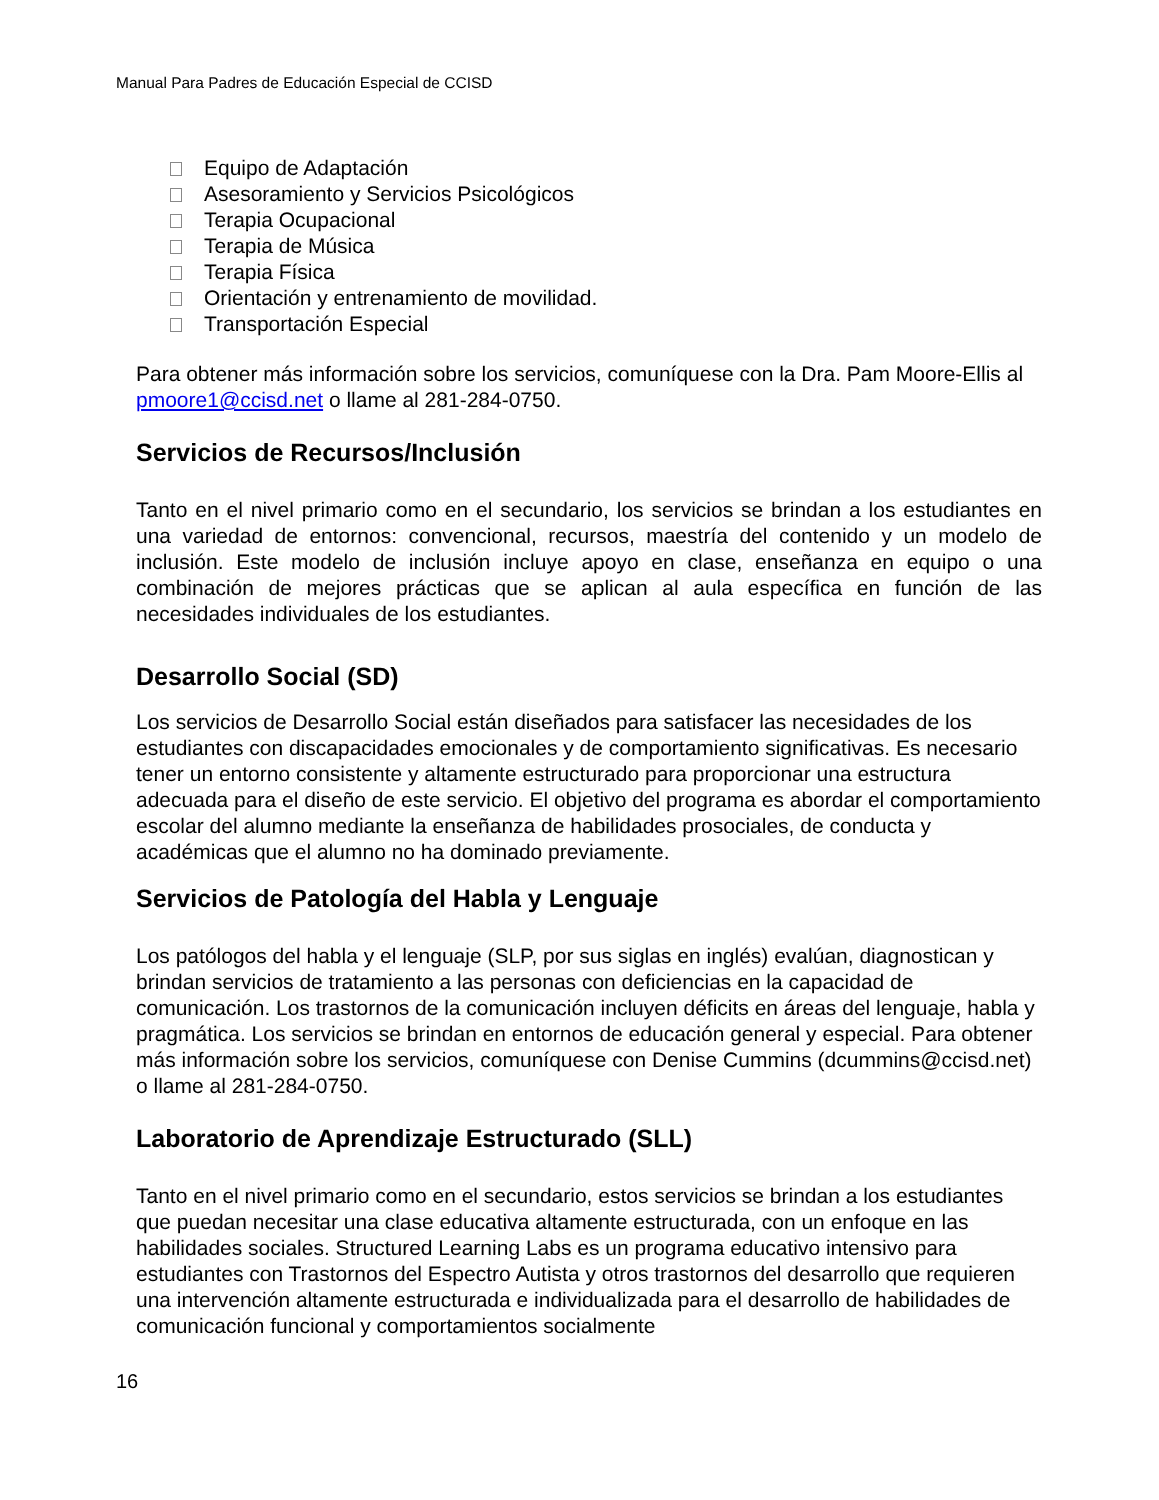Manual Para Padres de Educación Especial de CCISD
Equipo de Adaptación
Asesoramiento y Servicios Psicológicos
Terapia Ocupacional
Terapia de Música
Terapia Física
Orientación y entrenamiento de movilidad.
Transportación Especial
Para obtener más información sobre los servicios, comuníquese con la Dra. Pam Moore-Ellis al pmoore1@ccisd.net o llame al 281-284-0750.
Servicios de Recursos/Inclusión
Tanto en el nivel primario como en el secundario, los servicios se brindan a los estudiantes en una variedad de entornos: convencional, recursos, maestría del contenido y un modelo de inclusión. Este modelo de inclusión incluye apoyo en clase, enseñanza en equipo o una combinación de mejores prácticas que se aplican al aula específica en función de las necesidades individuales de los estudiantes.
Desarrollo Social (SD)
Los servicios de Desarrollo Social están diseñados para satisfacer las necesidades de los estudiantes con discapacidades emocionales y de comportamiento significativas. Es necesario tener un entorno consistente y altamente estructurado para proporcionar una estructura adecuada para el diseño de este servicio. El objetivo del programa es abordar el comportamiento escolar del alumno mediante la enseñanza de habilidades prosociales, de conducta y académicas que el alumno no ha dominado previamente.
Servicios de Patología del Habla y Lenguaje
Los patólogos del habla y el lenguaje (SLP, por sus siglas en inglés) evalúan, diagnostican y brindan servicios de tratamiento a las personas con deficiencias en la capacidad de comunicación. Los trastornos de la comunicación incluyen déficits en áreas del lenguaje, habla y pragmática. Los servicios se brindan en entornos de educación general y especial. Para obtener más información sobre los servicios, comuníquese con Denise Cummins (dcummins@ccisd.net) o llame al 281-284-0750.
Laboratorio de Aprendizaje Estructurado (SLL)
Tanto en el nivel primario como en el secundario, estos servicios se brindan a los estudiantes que puedan necesitar una clase educativa altamente estructurada, con un enfoque en las habilidades sociales. Structured Learning Labs es un programa educativo intensivo para estudiantes con Trastornos del Espectro Autista y otros trastornos del desarrollo que requieren una intervención altamente estructurada e individualizada para el desarrollo de habilidades de comunicación funcional y comportamientos socialmente
16